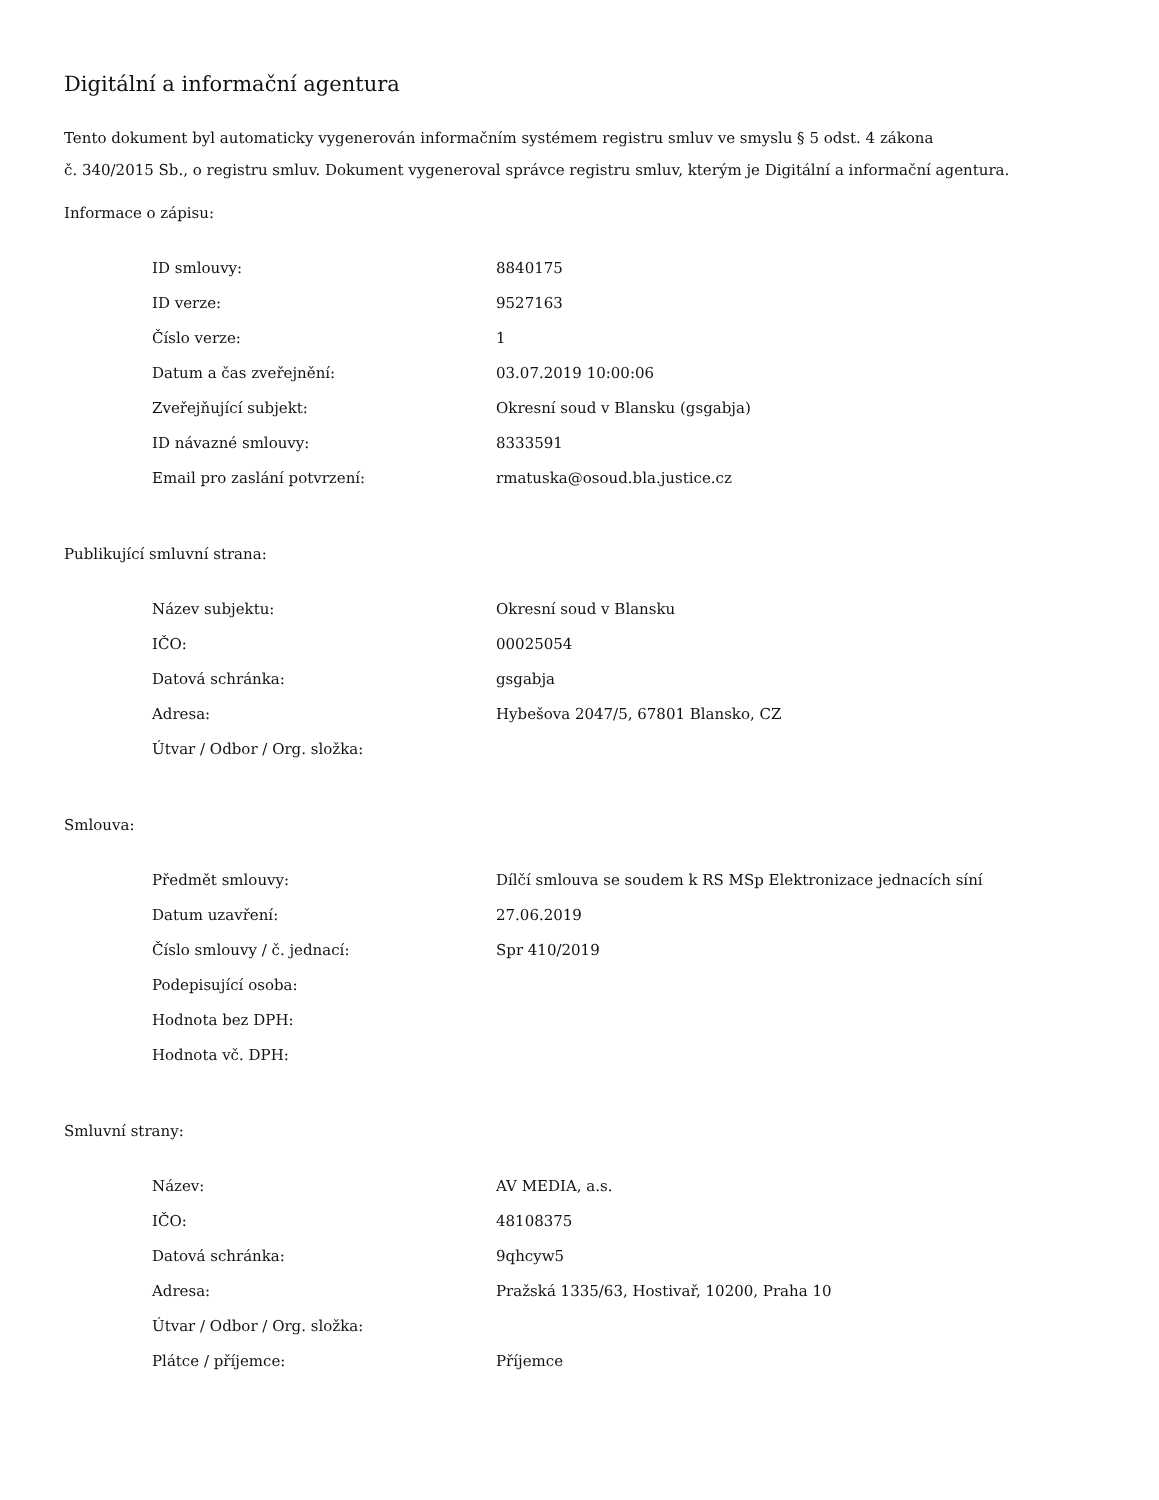Digitální a informační agentura
Tento dokument byl automaticky vygenerován informačním systémem registru smluv ve smyslu § 5 odst. 4 zákona
č. 340/2015 Sb., o registru smluv. Dokument vygeneroval správce registru smluv, kterým je Digitální a informační agentura.
Informace o zápisu:
| ID smlouvy: | 8840175 |
| ID verze: | 9527163 |
| Číslo verze: | 1 |
| Datum a čas zveřejnění: | 03.07.2019 10:00:06 |
| Zveřejňující subjekt: | Okresní soud v Blansku (gsgabja) |
| ID návazné smlouvy: | 8333591 |
| Email pro zaslání potvrzení: | rmatuska@osoud.bla.justice.cz |
Publikující smluvní strana:
| Název subjektu: | Okresní soud v Blansku |
| IČO: | 00025054 |
| Datová schránka: | gsgabja |
| Adresa: | Hybešova 2047/5, 67801 Blansko, CZ |
| Útvar / Odbor / Org. složka: | |
Smlouva:
| Předmět smlouvy: | Dílčí smlouva se soudem k RS MSp Elektronizace jednacích síní |
| Datum uzavření: | 27.06.2019 |
| Číslo smlouvy / č. jednací: | Spr 410/2019 |
| Podepisující osoba: | |
| Hodnota bez DPH: | |
| Hodnota vč. DPH: | |
Smluvní strany:
| Název: | AV MEDIA, a.s. |
| IČO: | 48108375 |
| Datová schránka: | 9qhcyw5 |
| Adresa: | Pražská 1335/63, Hostivař, 10200, Praha 10 |
| Útvar / Odbor / Org. složka: | |
| Plátce / příjemce: | Příjemce |